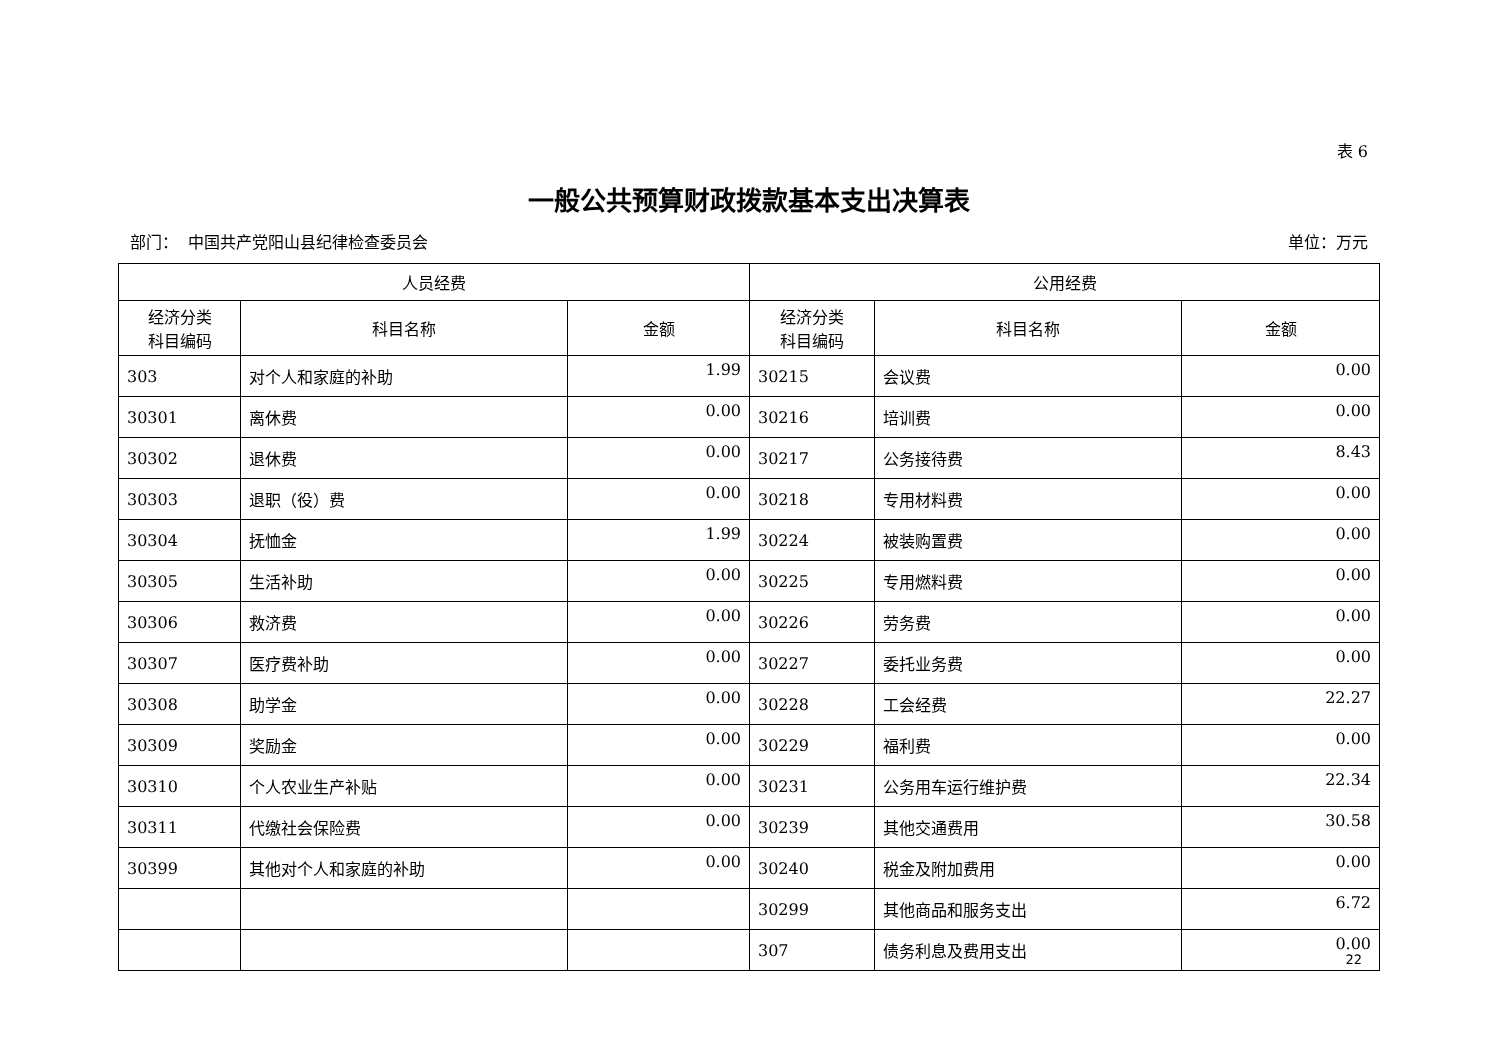表 6
一般公共预算财政拨款基本支出决算表
部门： 中国共产党阳山县纪律检查委员会 单位：万元
| 人员经费 | | | 公用经费 | | |
| --- | --- | --- | --- | --- | --- |
| 经济分类 科目编码 | 科目名称 | 金额 | 经济分类 科目编码 | 科目名称 | 金额 |
| 303 | 对个人和家庭的补助 | 1.99 | 30215 | 会议费 | 0.00 |
| 30301 | 离休费 | 0.00 | 30216 | 培训费 | 0.00 |
| 30302 | 退休费 | 0.00 | 30217 | 公务接待费 | 8.43 |
| 30303 | 退职（役）费 | 0.00 | 30218 | 专用材料费 | 0.00 |
| 30304 | 抚恤金 | 1.99 | 30224 | 被装购置费 | 0.00 |
| 30305 | 生活补助 | 0.00 | 30225 | 专用燃料费 | 0.00 |
| 30306 | 救济费 | 0.00 | 30226 | 劳务费 | 0.00 |
| 30307 | 医疗费补助 | 0.00 | 30227 | 委托业务费 | 0.00 |
| 30308 | 助学金 | 0.00 | 30228 | 工会经费 | 22.27 |
| 30309 | 奖励金 | 0.00 | 30229 | 福利费 | 0.00 |
| 30310 | 个人农业生产补贴 | 0.00 | 30231 | 公务用车运行维护费 | 22.34 |
| 30311 | 代缴社会保险费 | 0.00 | 30239 | 其他交通费用 | 30.58 |
| 30399 | 其他对个人和家庭的补助 | 0.00 | 30240 | 税金及附加费用 | 0.00 |
| | | | 30299 | 其他商品和服务支出 | 6.72 |
| | | | 307 | 债务利息及费用支出 | 0.00 |
22